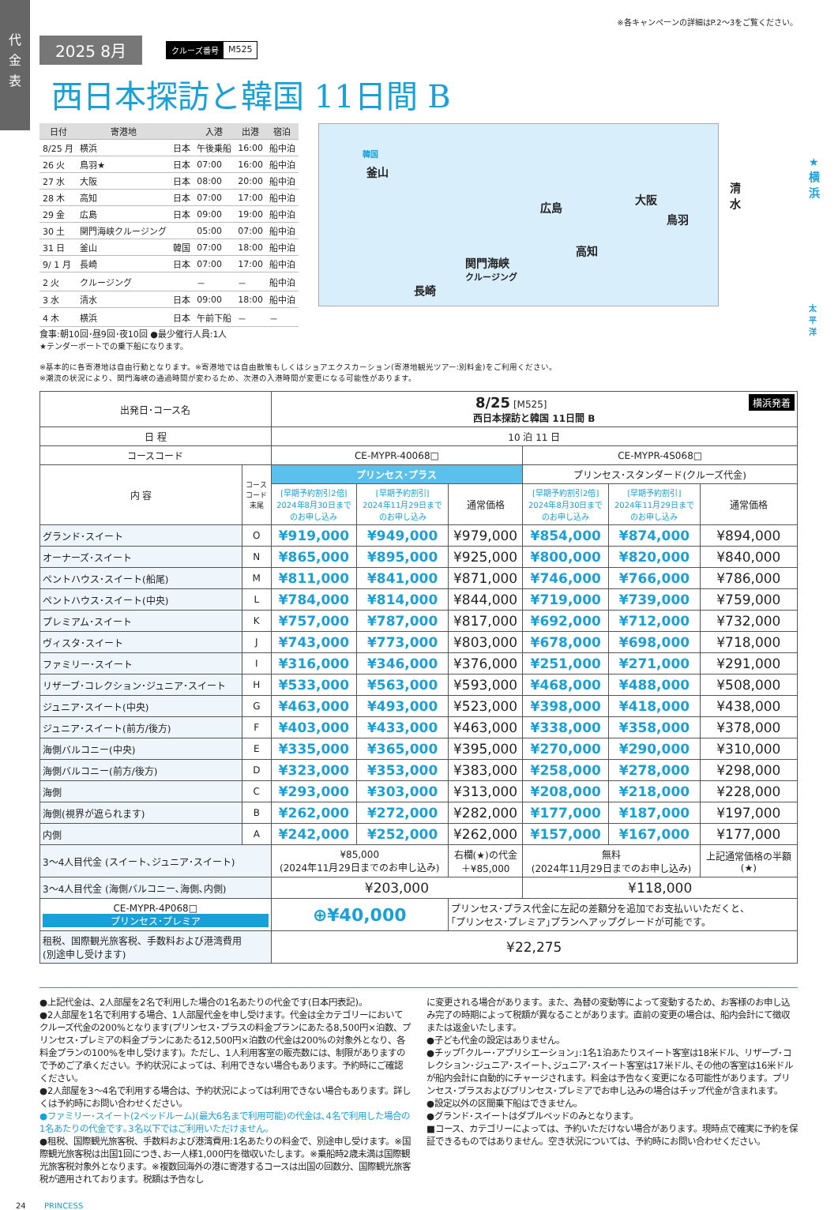代
金
表
※各キャンペーンの詳細はP.2〜3をご覧ください。
2025 8月
クルーズ番号 M525
西日本探訪と韓国 11日間 B
| 日付 | 寄港地 | | 入港 | 出港 | 宿泊 |
| --- | --- | --- | --- | --- | --- |
| 8/25 月 | 横浜 | 日本 | 午後乗船 | 16:00 | 船中泊 |
| 26 火 | 鳥羽★ | 日本 | 07:00 | 16:00 | 船中泊 |
| 27 水 | 大阪 | 日本 | 08:00 | 20:00 | 船中泊 |
| 28 木 | 高知 | 日本 | 07:00 | 17:00 | 船中泊 |
| 29 金 | 広島 | 日本 | 09:00 | 19:00 | 船中泊 |
| 30 土 | 関門海峡クルージング | | 05:00 | 07:00 | 船中泊 |
| 31 日 | 釜山 | 韓国 | 07:00 | 18:00 | 船中泊 |
| 9/ 1 月 | 長崎 | 日本 | 07:00 | 17:00 | 船中泊 |
| 2 火 | クルージング | | － | － | 船中泊 |
| 3 水 | 清水 | 日本 | 09:00 | 18:00 | 船中泊 |
| 4 木 | 横浜 | 日本 | 午前下船 | － | － |
食事:朝10回･昼9回･夜10回 ●最少催行人員:1人
★テンダーボートでの乗下船になります。
韓国
釜山
広島
大阪
清水
★横浜
鳥羽
高知
関門海峡
クルージング
長崎
太平洋
※基本的に各寄港地は自由行動となります。※寄港地では自由散策もしくはショアエクスカーション(寄港地観光ツアー:別料金)をご利用ください。
※潮流の状況により、関門海峡の通過時間が変わるため、次港の入港時間が変更になる可能性があります。
| 出発日･コース名 | | 8/25 [M525] 横浜発着 西日本探訪と韓国 11日間 B | | | | | |
| 日 程 | | 10 泊 11 日 | | | | | |
| コースコード | | CE-MYPR-40068□ | | | CE-MYPR-4S068□ | | |
| 内 容 | コース コード 末尾 | プリンセス･プラス | | | プリンセス･スタンダード(クルーズ代金) | | |
| | | [早期予約割引2倍] 2024年8月30日まで のお申し込み | [早期予約割引] 2024年11月29日まで のお申し込み | 通常価格 | [早期予約割引2倍] 2024年8月30日まで のお申し込み | [早期予約割引] 2024年11月29日まで のお申し込み | 通常価格 |
| グランド･スイート | O | ¥919,000 | ¥949,000 | ¥979,000 | ¥854,000 | ¥874,000 | ¥894,000 |
| オーナーズ･スイート | N | ¥865,000 | ¥895,000 | ¥925,000 | ¥800,000 | ¥820,000 | ¥840,000 |
| ペントハウス･スイート(船尾) | M | ¥811,000 | ¥841,000 | ¥871,000 | ¥746,000 | ¥766,000 | ¥786,000 |
| ペントハウス･スイート(中央) | L | ¥784,000 | ¥814,000 | ¥844,000 | ¥719,000 | ¥739,000 | ¥759,000 |
| プレミアム･スイート | K | ¥757,000 | ¥787,000 | ¥817,000 | ¥692,000 | ¥712,000 | ¥732,000 |
| ヴィスタ･スイート | J | ¥743,000 | ¥773,000 | ¥803,000 | ¥678,000 | ¥698,000 | ¥718,000 |
| ファミリー･スイート | I | ¥316,000 | ¥346,000 | ¥376,000 | ¥251,000 | ¥271,000 | ¥291,000 |
| リザーブ･コレクション･ジュニア･スイート | H | ¥533,000 | ¥563,000 | ¥593,000 | ¥468,000 | ¥488,000 | ¥508,000 |
| ジュニア･スイート(中央) | G | ¥463,000 | ¥493,000 | ¥523,000 | ¥398,000 | ¥418,000 | ¥438,000 |
| ジュニア･スイート(前方/後方) | F | ¥403,000 | ¥433,000 | ¥463,000 | ¥338,000 | ¥358,000 | ¥378,000 |
| 海側バルコニー(中央) | E | ¥335,000 | ¥365,000 | ¥395,000 | ¥270,000 | ¥290,000 | ¥310,000 |
| 海側バルコニー(前方/後方) | D | ¥323,000 | ¥353,000 | ¥383,000 | ¥258,000 | ¥278,000 | ¥298,000 |
| 海側 | C | ¥293,000 | ¥303,000 | ¥313,000 | ¥208,000 | ¥218,000 | ¥228,000 |
| 海側(視界が遮られます) | B | ¥262,000 | ¥272,000 | ¥282,000 | ¥177,000 | ¥187,000 | ¥197,000 |
| 内側 | A | ¥242,000 | ¥252,000 | ¥262,000 | ¥157,000 | ¥167,000 | ¥177,000 |
| 3〜4人目代金 (スイート､ジュニア･スイート) | | ¥85,000 (2024年11月29日までのお申し込み) | | 右欄(★)の代金 ＋¥85,000 | 無料 (2024年11月29日までのお申し込み) | | 上記通常価格の半額 (★) |
| 3〜4人目代金 (海側バルコニー､海側､内側) | | ¥203,000 | | | ¥118,000 | | |
| CE-MYPR-4P068□ プリンセス･プレミア | | ⊕¥40,000 | | プリンセス･プラス代金に左記の差額分を追加でお支払いいただくと、 ｢プリンセス･プレミア｣プランへアップグレードが可能です。 | | | |
| 租税、国際観光旅客税、手数料および港湾費用 (別途申し受けます) | | ¥22,275 | | | | | |
●上記代金は、2人部屋を2名で利用した場合の1名あたりの代金です(日本円表記)。
●2人部屋を1名で利用する場合、1人部屋代金を申し受けます。代金は全カテゴリーにおいてクルーズ代金の200%となります(プリンセス･プラスの料金プランにあたる8,500円×泊数、プリンセス･プレミアの料金プランにあたる12,500円×泊数の代金は200%の対象外となり、各料金プランの100%を申し受けます)。ただし、1人利用客室の販売数には、制限がありますので予めご了承ください。予約状況によっては、利用できない場合もあります。予約時にご確認ください。
●2人部屋を3〜4名で利用する場合は、予約状況によっては利用できない場合もあります。詳しくは予約時にお問い合わせください。
●ファミリー･スイート(2ベッドルーム)(最大6名まで利用可能)の代金は､4名で利用した場合の1名あたりの代金です｡3名以下ではご利用いただけません｡
●租税、国際観光旅客税、手数料および港湾費用:1名あたりの料金で、別途申し受けます。※国際観光旅客税は出国1回につき､お一人様1,000円を徴収いたします。※乗船時2歳未満は国際観光旅客税対象外となります。※複数回海外の港に寄港するコースは出国の回数分、国際観光旅客税が適用されております。税額は予告なし
に変更される場合があります。また、為替の変動等によって変動するため、お客様のお申し込み完了の時期によって税額が異なることがあります。直前の変更の場合は、船内会計にて徴収または返金いたします。
●子ども代金の設定はありません。
●チップ｢クルー･アプリシエーション｣:1名1泊あたりスイート客室は18米ドル、リザーブ･コレクション･ジュニア･スイート､ジュニア･スイート客室は17米ドル､その他の客室は16米ドルが船内会計に自動的にチャージされます。料金は予告なく変更になる可能性があります。プリンセス･プラスおよびプリンセス･プレミアでお申し込みの場合はチップ代金が含まれます。
●設定以外の区間乗下船はできません。
●グランド･スイートはダブルベッドのみとなります。
■コース、カテゴリーによっては、予約いただけない場合があります。現時点で確実に予約を保証できるものではありません。空き状況については、予約時にお問い合わせください。
24 PRINCESS